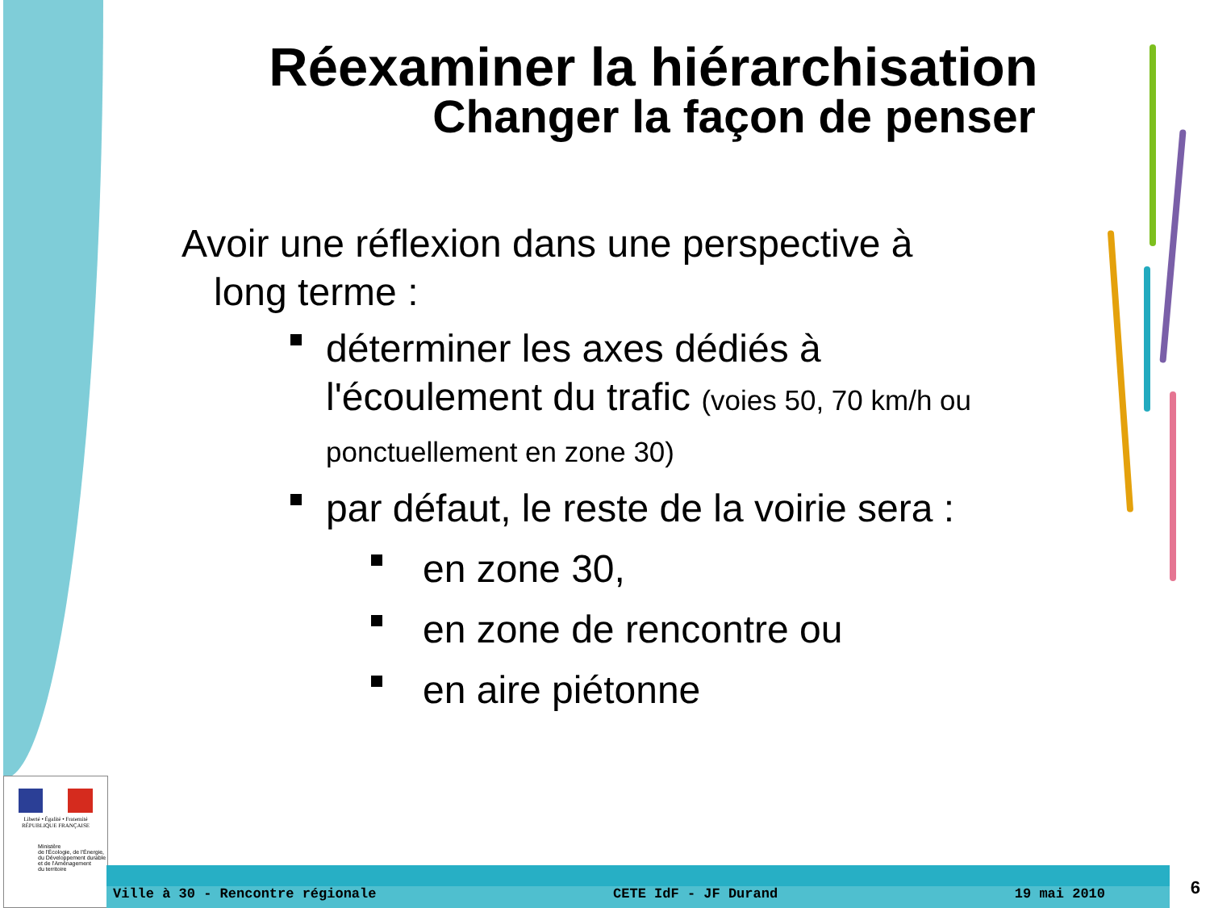Réexaminer la hiérarchisation
Changer la façon de penser
Avoir une réflexion dans une perspective à
long terme :
déterminer les axes dédiés à l'écoulement du trafic (voies 50, 70 km/h ou ponctuellement en zone 30)
par défaut, le reste de la voirie sera :
en zone 30,
en zone de rencontre ou
en aire piétonne
Liberté • Égalité • Fraternité
RÉPUBLIQUE FRANÇAISE
Ministère
de l'Écologie, de l'Énergie,
du Développement durable
et de l'Aménagement
du territoire
Ville à 30 - Rencontre régionale CETE IdF - JF Durand 19 mai 2010
6